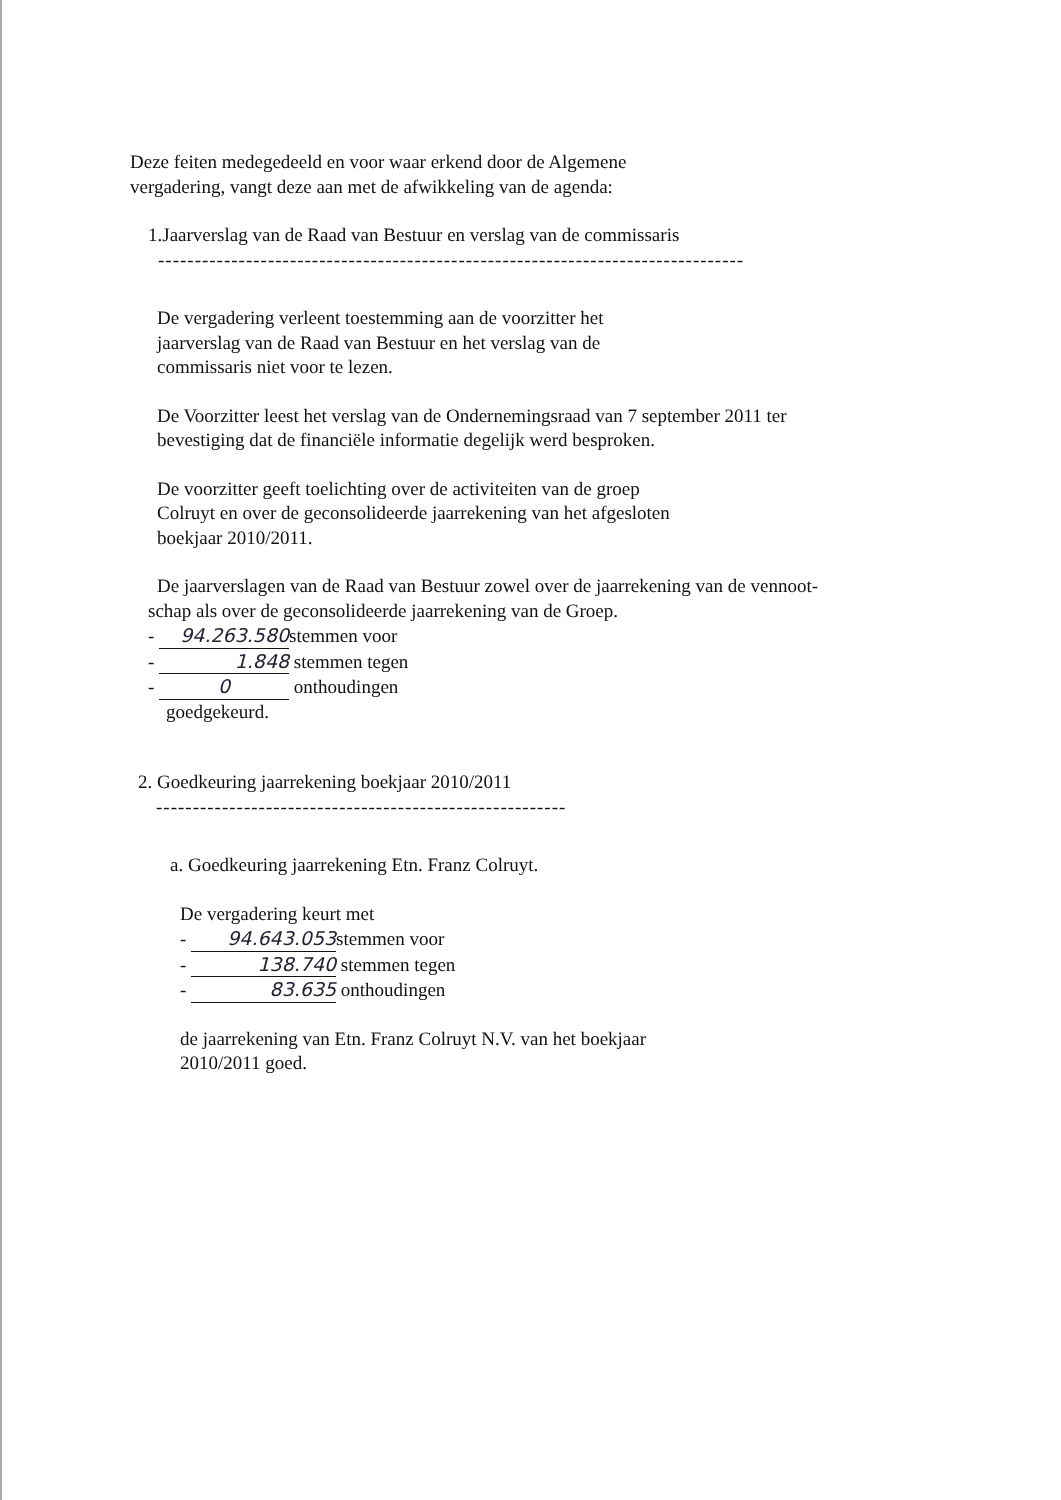Deze feiten medegedeeld en voor waar erkend door de Algemene
vergadering, vangt deze aan met de afwikkeling van de agenda:
1.Jaarverslag van de Raad van Bestuur en verslag van de commissaris
--------------------------------------------------------------------------------
De vergadering verleent toestemming aan de voorzitter het
jaarverslag van de Raad van Bestuur en het verslag van de
commissaris niet voor te lezen.
De Voorzitter leest het verslag van de Ondernemingsraad van 7 september 2011 ter
bevestiging dat de financiële informatie degelijk werd besproken.
De voorzitter geeft toelichting over de activiteiten van de groep
Colruyt en over de geconsolideerde jaarrekening van het afgesloten
boekjaar 2010/2011.
De jaarverslagen van de Raad van Bestuur zowel over de jaarrekening van de vennoot-
schap als over de geconsolideerde jaarrekening van de Groep.
- 94.263.580 stemmen voor
- 1.848 stemmen tegen
- 0 onthoudingen
goedgekeurd.
2. Goedkeuring jaarrekening boekjaar 2010/2011
--------------------------------------------------------
a. Goedkeuring jaarrekening Etn. Franz Colruyt.
De vergadering keurt met
- 94.643.053 stemmen voor
- 138.740 stemmen tegen
- 83.635 onthoudingen
de jaarrekening van Etn. Franz Colruyt N.V. van het boekjaar
2010/2011 goed.